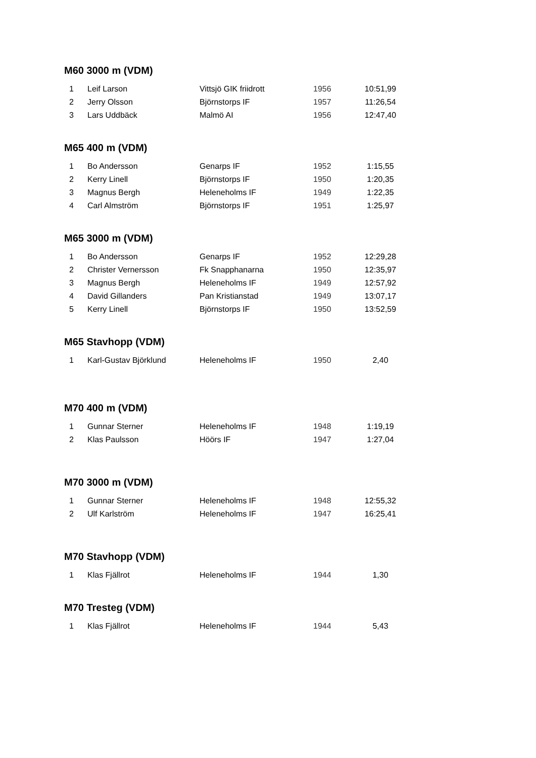M60 3000 m (VDM)
| 1 | Leif Larson | Vittsjö GIK friidrott | 1956 | 10:51,99 |
| 2 | Jerry Olsson | Björnstorps IF | 1957 | 11:26,54 |
| 3 | Lars Uddbäck | Malmö AI | 1956 | 12:47,40 |
M65 400 m (VDM)
| 1 | Bo Andersson | Genarps IF | 1952 | 1:15,55 |
| 2 | Kerry Linell | Björnstorps IF | 1950 | 1:20,35 |
| 3 | Magnus Bergh | Heleneholms IF | 1949 | 1:22,35 |
| 4 | Carl Almström | Björnstorps IF | 1951 | 1:25,97 |
M65 3000 m (VDM)
| 1 | Bo Andersson | Genarps IF | 1952 | 12:29,28 |
| 2 | Christer Vernersson | Fk Snapphanarna | 1950 | 12:35,97 |
| 3 | Magnus Bergh | Heleneholms IF | 1949 | 12:57,92 |
| 4 | David Gillanders | Pan Kristianstad | 1949 | 13:07,17 |
| 5 | Kerry Linell | Björnstorps IF | 1950 | 13:52,59 |
M65 Stavhopp (VDM)
| 1 | Karl-Gustav Björklund | Heleneholms IF | 1950 | 2,40 |
M70 400 m (VDM)
| 1 | Gunnar Sterner | Heleneholms IF | 1948 | 1:19,19 |
| 2 | Klas Paulsson | Höörs IF | 1947 | 1:27,04 |
M70 3000 m (VDM)
| 1 | Gunnar Sterner | Heleneholms IF | 1948 | 12:55,32 |
| 2 | Ulf Karlström | Heleneholms IF | 1947 | 16:25,41 |
M70 Stavhopp (VDM)
| 1 | Klas Fjällrot | Heleneholms IF | 1944 | 1,30 |
M70 Tresteg (VDM)
| 1 | Klas Fjällrot | Heleneholms IF | 1944 | 5,43 |